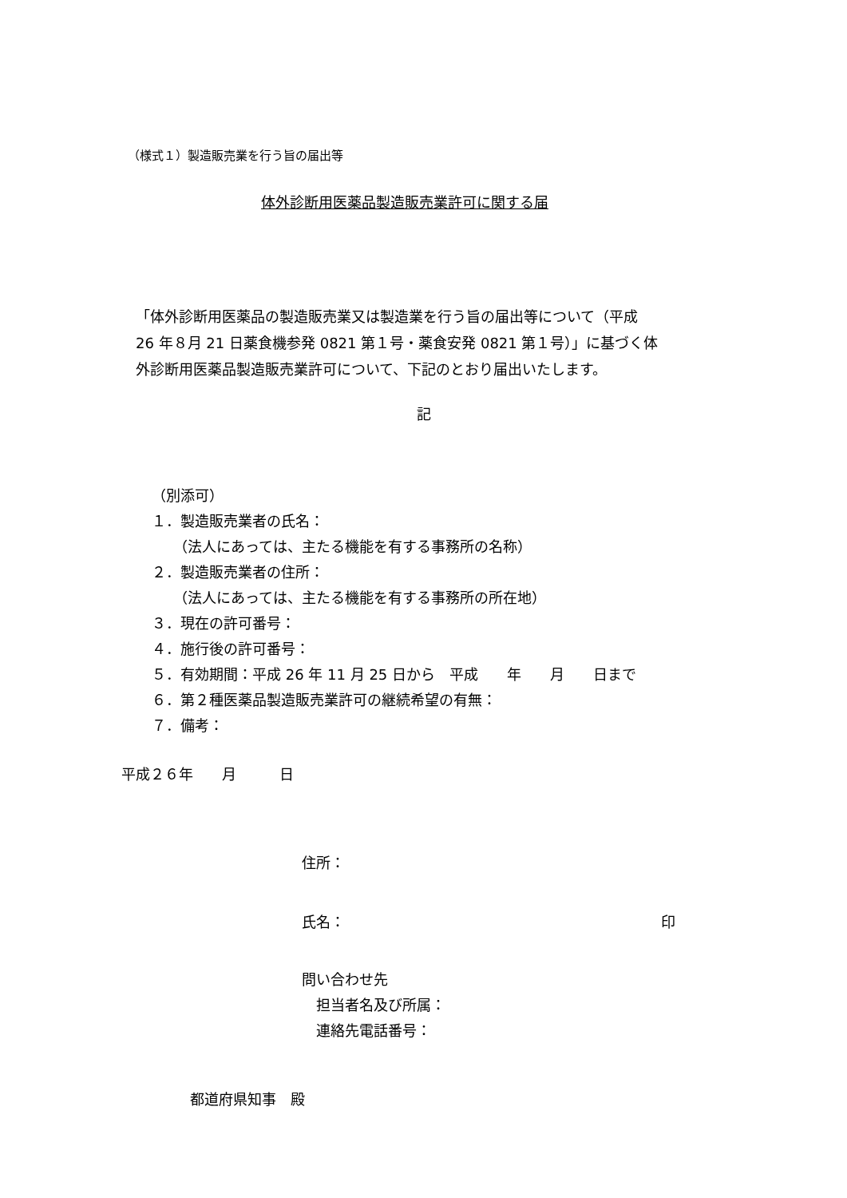（様式１）製造販売業を行う旨の届出等
体外診断用医薬品製造販売業許可に関する届
「体外診断用医薬品の製造販売業又は製造業を行う旨の届出等について（平成
26 年８月 21 日薬食機参発 0821 第１号・薬食安発 0821 第１号）」に基づく体
外診断用医薬品製造販売業許可について、下記のとおり届出いたします。
記
（別添可）
１．製造販売業者の氏名：
　　（法人にあっては、主たる機能を有する事務所の名称）
２．製造販売業者の住所：
　　（法人にあっては、主たる機能を有する事務所の所在地）
３．現在の許可番号：
４．施行後の許可番号：
５．有効期間：平成 26 年 11 月 25 日から　平成　　年　　月　　日まで
６．第２種医薬品製造販売業許可の継続希望の有無：
７．備考：
平成２６年　　月　　　日
住所：
氏名：　　　　　　　　　　　　　　　　　　　　　　印
問い合わせ先
　担当者名及び所属：
　連絡先電話番号：
都道府県知事　殿